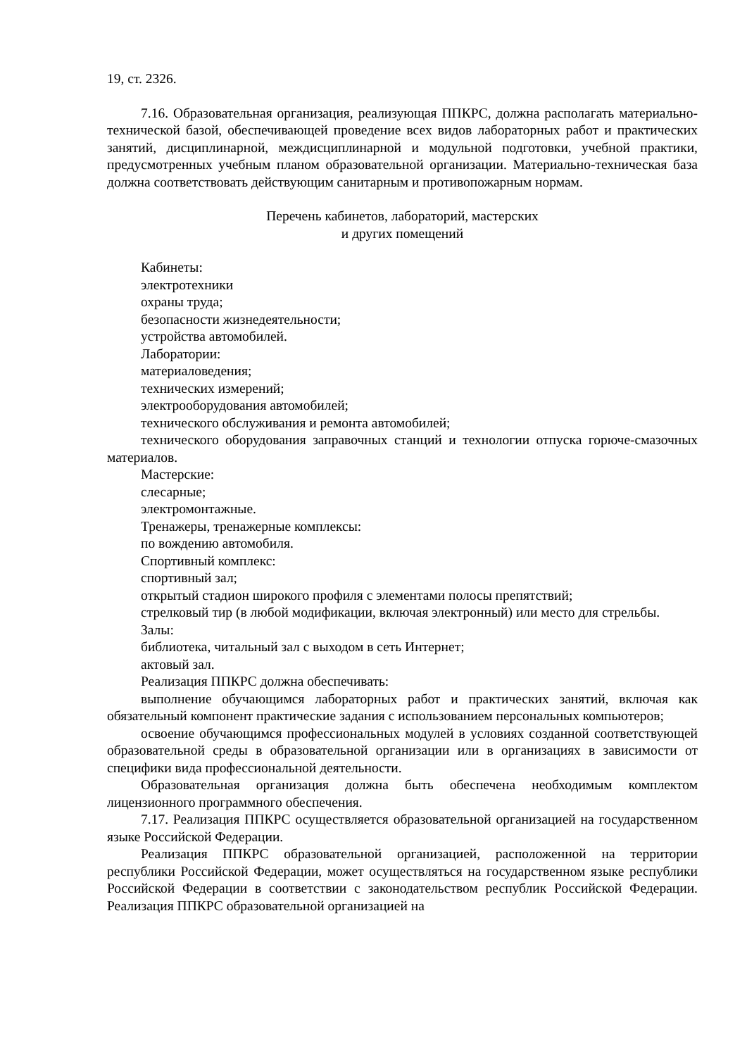19, ст. 2326.
7.16. Образовательная организация, реализующая ППКРС, должна располагать материально-технической базой, обеспечивающей проведение всех видов лабораторных работ и практических занятий, дисциплинарной, междисциплинарной и модульной подготовки, учебной практики, предусмотренных учебным планом образовательной организации. Материально-техническая база должна соответствовать действующим санитарным и противопожарным нормам.
Перечень кабинетов, лабораторий, мастерских
и других помещений
Кабинеты:
электротехники
охраны труда;
безопасности жизнедеятельности;
устройства автомобилей.
Лаборатории:
материаловедения;
технических измерений;
электрооборудования автомобилей;
технического обслуживания и ремонта автомобилей;
технического оборудования заправочных станций и технологии отпуска горюче-смазочных материалов.
Мастерские:
слесарные;
электромонтажные.
Тренажеры, тренажерные комплексы:
по вождению автомобиля.
Спортивный комплекс:
спортивный зал;
открытый стадион широкого профиля с элементами полосы препятствий;
стрелковый тир (в любой модификации, включая электронный) или место для стрельбы.
Залы:
библиотека, читальный зал с выходом в сеть Интернет;
актовый зал.
Реализация ППКРС должна обеспечивать:
выполнение обучающимся лабораторных работ и практических занятий, включая как обязательный компонент практические задания с использованием персональных компьютеров;
освоение обучающимся профессиональных модулей в условиях созданной соответствующей образовательной среды в образовательной организации или в организациях в зависимости от специфики вида профессиональной деятельности.
Образовательная организация должна быть обеспечена необходимым комплектом лицензионного программного обеспечения.
7.17. Реализация ППКРС осуществляется образовательной организацией на государственном языке Российской Федерации.
Реализация ППКРС образовательной организацией, расположенной на территории республики Российской Федерации, может осуществляться на государственном языке республики Российской Федерации в соответствии с законодательством республик Российской Федерации. Реализация ППКРС образовательной организацией на